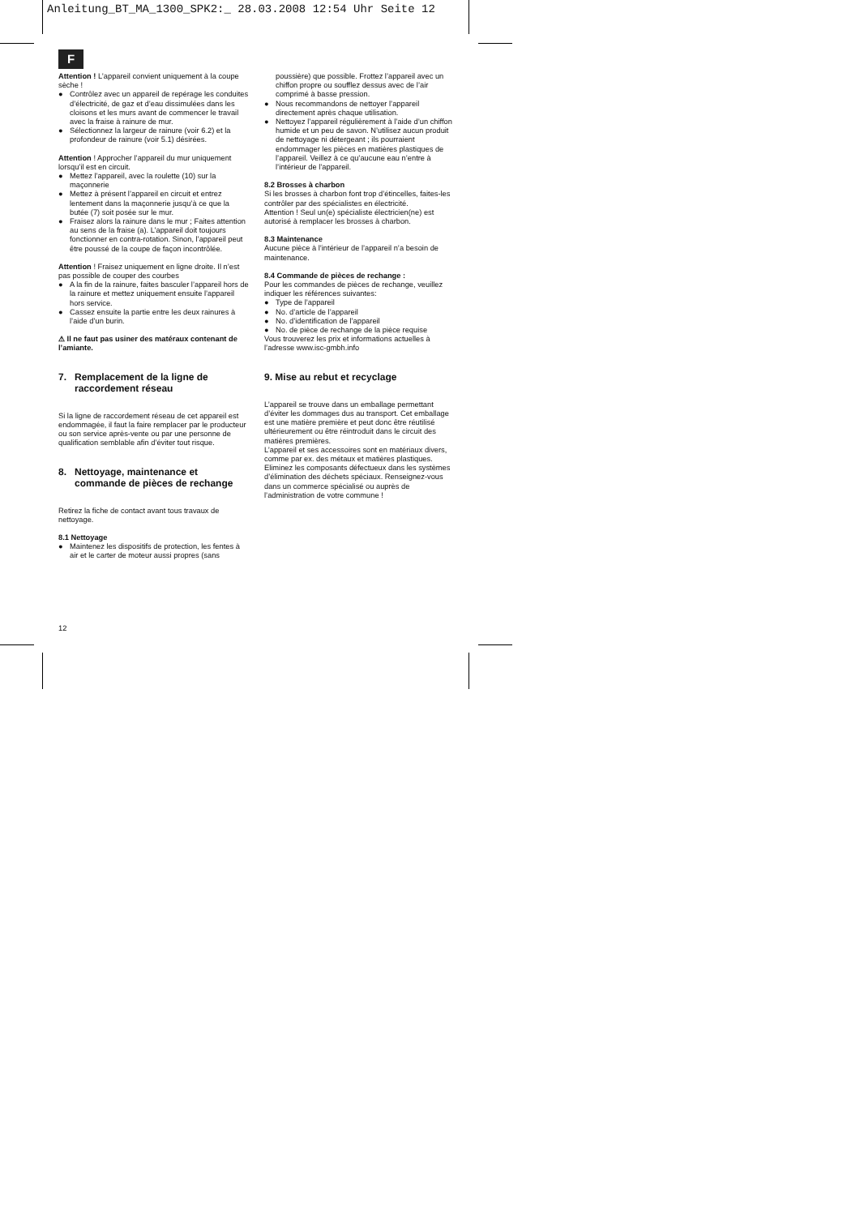Anleitung_BT_MA_1300_SPK2:_ 28.03.2008 12:54 Uhr Seite 12
F
Attention ! L’appareil convient uniquement à la coupe sèche !
● Contrôlez avec un appareil de repérage les conduites d’électricité, de gaz et d’eau dissimulées dans les cloisons et les murs avant de commencer le travail avec la fraise à rainure de mur.
● Sélectionnez la largeur de rainure (voir 6.2) et la profondeur de rainure (voir 5.1) désirées.
Attention ! Approcher l’appareil du mur uniquement lorsqu’il est en circuit.
● Mettez l’appareil, avec la roulette (10) sur la maçonnerie
● Mettez à présent l’appareil en circuit et entrez lentement dans la maçonnerie jusqu’à ce que la butée (7) soit posée sur le mur.
● Fraisez alors la rainure dans le mur ; Faites attention au sens de la fraise (a). L’appareil doit toujours fonctionner en contra-rotation. Sinon, l’appareil peut être poussé de la coupe de façon incontrôlée.
Attention ! Fraisez uniquement en ligne droite. Il n’est pas possible de couper des courbes
● A la fin de la rainure, faites basculer l’appareil hors de la rainure et mettez uniquement ensuite l’appareil hors service.
● Cassez ensuite la partie entre les deux rainures à l’aide d’un burin.
⚠ Il ne faut pas usiner des matéraux contenant de l’amiante.
7. Remplacement de la ligne de
raccordement réseau
Si la ligne de raccordement réseau de cet appareil est endommagée, il faut la faire remplacer par le producteur ou son service après-vente ou par une personne de qualification semblable afin d’éviter tout risque.
8. Nettoyage, maintenance et
commande de pièces de rechange
Retirez la fiche de contact avant tous travaux de nettoyage.
8.1 Nettoyage
● Maintenez les dispositifs de protection, les fentes à air et le carter de moteur aussi propres (sans
poussière) que possible. Frottez l’appareil avec un chiffon propre ou soufflez dessus avec de l’air comprimé à basse pression.
● Nous recommandons de nettoyer l’appareil directement après chaque utilisation.
● Nettoyez l’appareil régulièrement à l’aide d’un chiffon humide et un peu de savon. N’utilisez aucun produit de nettoyage ni détergeant ; ils pourraient endommager les pièces en matières plastiques de l’appareil. Veillez à ce qu’aucune eau n’entre à l’intérieur de l’appareil.
8.2 Brosses à charbon
Si les brosses à charbon font trop d’étincelles, faites-les contrôler par des spécialistes en électricité.
Attention ! Seul un(e) spécialiste électricien(ne) est autorisé à remplacer les brosses à charbon.
8.3 Maintenance
Aucune pièce à l’intérieur de l’appareil n’a besoin de maintenance.
8.4 Commande de pièces de rechange :
Pour les commandes de pièces de rechange, veuillez indiquer les références suivantes:
● Type de l’appareil
● No. d’article de l’appareil
● No. d’identification de l’appareil
● No. de pièce de rechange de la pièce requise
Vous trouverez les prix et informations actuelles à l’adresse www.isc-gmbh.info
9. Mise au rebut et recyclage
L’appareil se trouve dans un emballage permettant d’éviter les dommages dus au transport. Cet emballage est une matière première et peut donc être réutilisé ultérieurement ou être réintroduit dans le circuit des matières premières.
L’appareil et ses accessoires sont en matériaux divers, comme par ex. des métaux et matières plastiques. Eliminez les composants défectueux dans les systèmes d’élimination des déchets spéciaux. Renseignez-vous dans un commerce spécialisé ou auprès de l’administration de votre commune !
12